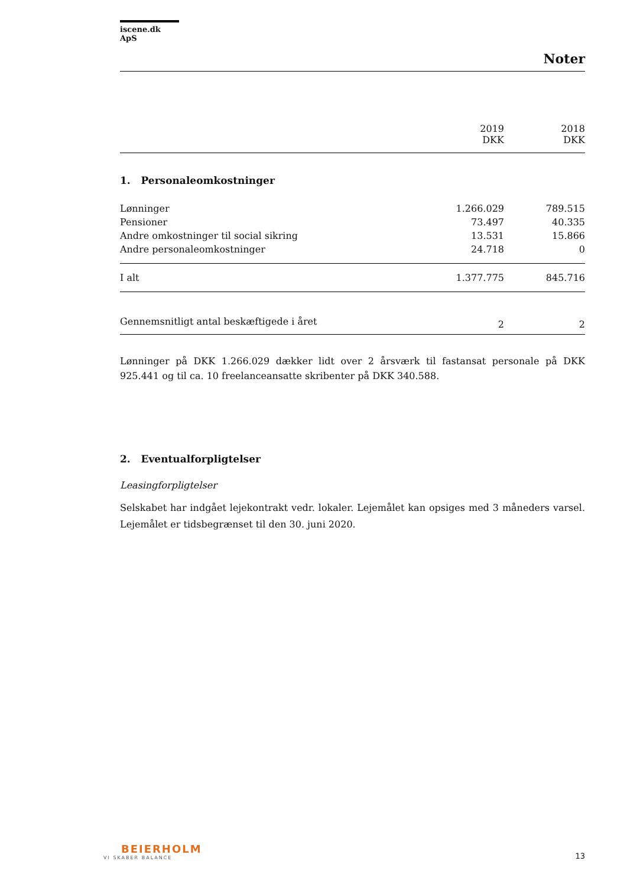iscene.dk ApS
Noter
| | 2019 DKK | 2018 DKK |
| --- | --- | --- |
1. Personaleomkostninger
| Lønninger | 1.266.029 | 789.515 |
| Pensioner | 73.497 | 40.335 |
| Andre omkostninger til social sikring | 13.531 | 15.866 |
| Andre personaleomkostninger | 24.718 | 0 |
| I alt | 1.377.775 | 845.716 |
| Gennemsnitligt antal beskæftigede i året | 2 | 2 |
Lønninger på DKK 1.266.029 dækker lidt over 2 årsværk til fastansat personale på DKK 925.441 og til ca. 10 freelanceansatte skribenter på DKK 340.588.
2. Eventualforpligtelser
Leasingforpligtelser
Selskabet har indgået lejekontrakt vedr. lokaler. Lejemålet kan opsiges med 3 måneders varsel. Lejemålet er tidsbegrænset til den 30. juni 2020.
BEIERHOLM
VI SKABER BALANCE
13